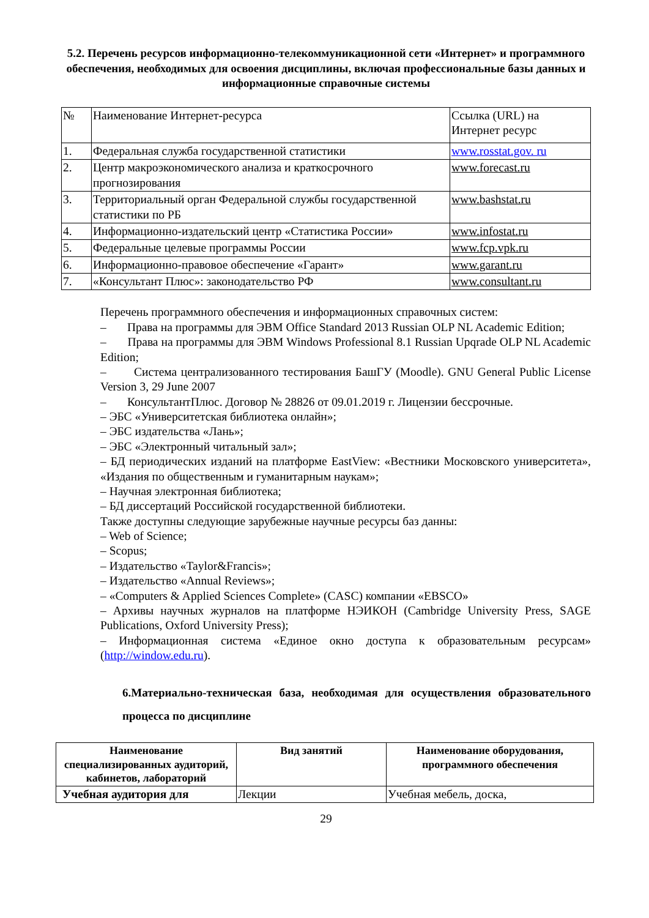5.2. Перечень ресурсов информационно-телекоммуникационной сети «Интернет» и программного обеспечения, необходимых для освоения дисциплины, включая профессиональные базы данных и информационные справочные системы
| № | Наименование Интернет-ресурса | Ссылка (URL) на Интернет ресурс |
| 1. | Федеральная служба государственной статистики | www.rosstat.gov. ru |
| 2. | Центр макроэкономического анализа и краткосрочного прогнозирования | www.forecast.ru |
| 3. | Территориальный орган Федеральной службы государственной статистики по РБ | www.bashstat.ru |
| 4. | Информационно-издательский центр «Статистика России» | www.infostat.ru |
| 5. | Федеральные целевые программы России | www.fcp.vpk.ru |
| 6. | Информационно-правовое обеспечение «Гарант» | www.garant.ru |
| 7. | «Консультант Плюс»: законодательство РФ | www.consultant.ru |
Перечень программного обеспечения и информационных справочных систем:
– Права на программы для ЭВМ Office Standard 2013 Russian OLP NL Academic Edition;
– Права на программы для ЭВМ Windows Professional 8.1 Russian Upqrade OLP NL Academic Edition;
– Система централизованного тестирования БашГУ (Moodle). GNU General Public License Version 3, 29 June 2007
– КонсультантПлюс. Договор № 28826 от 09.01.2019 г. Лицензии бессрочные.
– ЭБС «Университетская библиотека онлайн»;
– ЭБС издательства «Лань»;
– ЭБС «Электронный читальный зал»;
– БД периодических изданий на платформе EastView: «Вестники Московского университета», «Издания по общественным и гуманитарным наукам»;
– Научная электронная библиотека;
– БД диссертаций Российской государственной библиотеки.
Также доступны следующие зарубежные научные ресурсы баз данны:
– Web of Science;
– Scopus;
– Издательство «Taylor&Francis»;
– Издательство «Annual Reviews»;
– «Computers & Applied Sciences Complete» (CASC) компании «EBSCO»
– Архивы научных журналов на платформе НЭИКОН (Cambridge University Press, SAGE Publications, Oxford University Press);
– Информационная система «Единое окно доступа к образовательным ресурсам» (http://window.edu.ru).
6.Материально-техническая база, необходимая для осуществления образовательного процесса по дисциплине
| Наименование специализированных аудиторий, кабинетов, лабораторий | Вид занятий | Наименование оборудования, программного обеспечения |
| --- | --- | --- |
| Учебная аудитория для | Лекции | Учебная мебель, доска, |
29